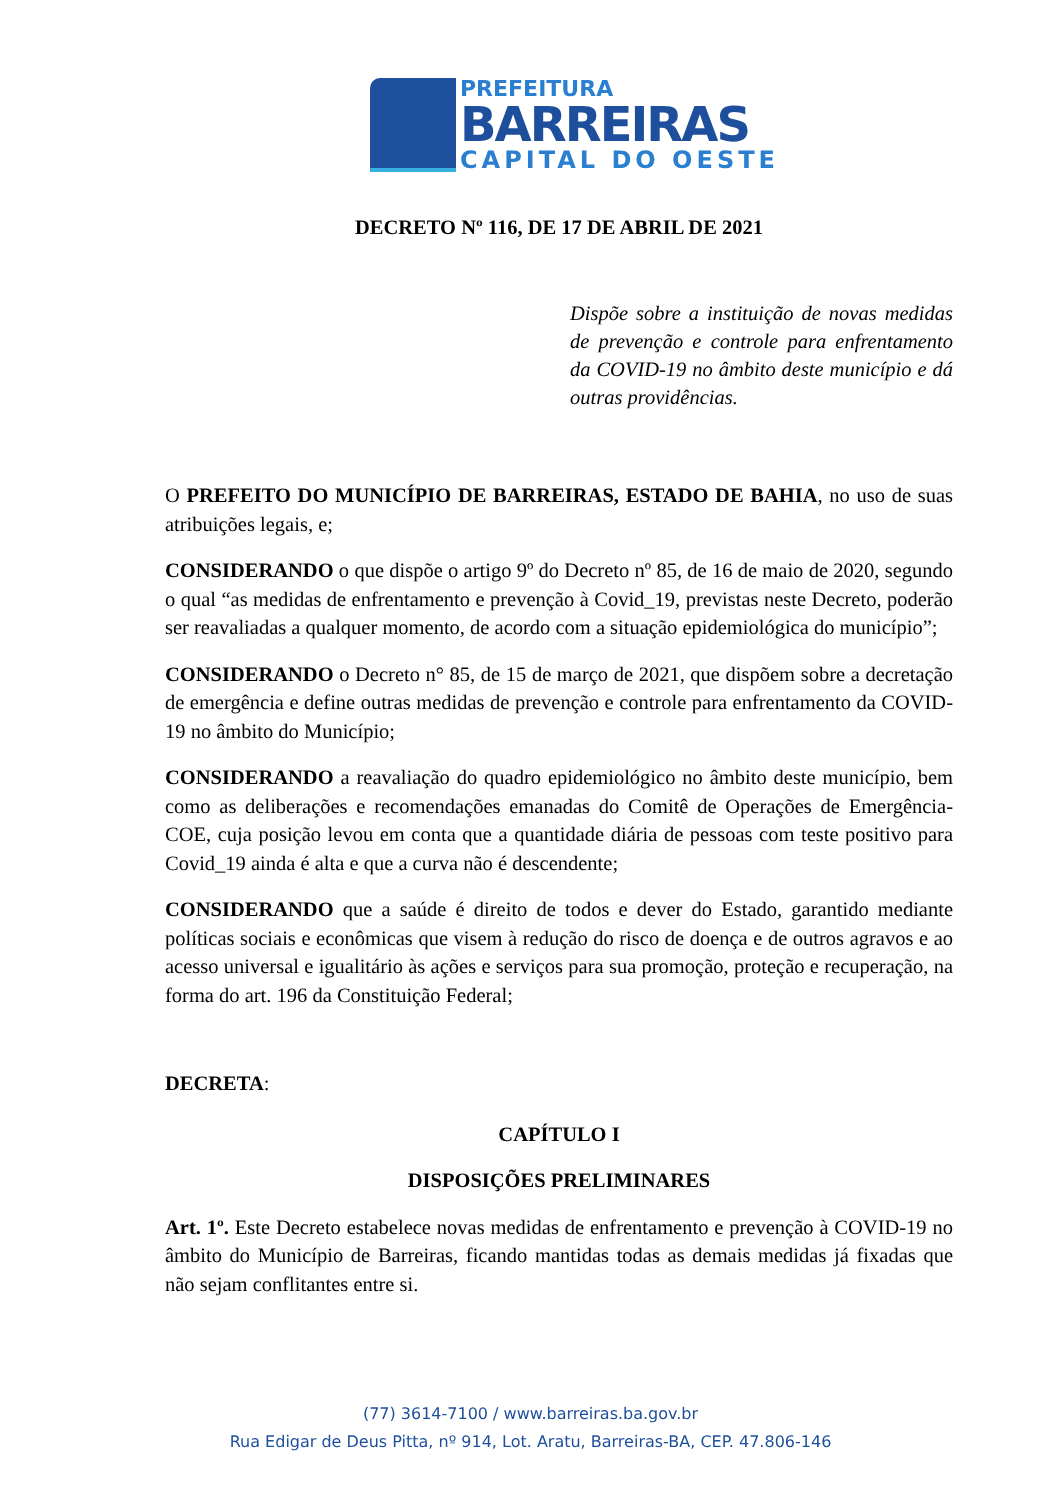PREFEITURA
BARREIRAS
CAPITAL DO OESTE
DECRETO Nº 116, DE 17 DE ABRIL DE 2021
Dispõe sobre a instituição de novas medidas de prevenção e controle para enfrentamento da COVID-19 no âmbito deste município e dá outras providências.
O PREFEITO DO MUNICÍPIO DE BARREIRAS, ESTADO DE BAHIA, no uso de suas atribuições legais, e;
CONSIDERANDO o que dispõe o artigo 9º do Decreto nº 85, de 16 de maio de 2020, segundo o qual “as medidas de enfrentamento e prevenção à Covid_19, previstas neste Decreto, poderão ser reavaliadas a qualquer momento, de acordo com a situação epidemiológica do município”;
CONSIDERANDO o Decreto n° 85, de 15 de março de 2021, que dispõem sobre a decretação de emergência e define outras medidas de prevenção e controle para enfrentamento da COVID-19 no âmbito do Município;
CONSIDERANDO a reavaliação do quadro epidemiológico no âmbito deste município, bem como as deliberações e recomendações emanadas do Comitê de Operações de Emergência-COE, cuja posição levou em conta que a quantidade diária de pessoas com teste positivo para Covid_19 ainda é alta e que a curva não é descendente;
CONSIDERANDO que a saúde é direito de todos e dever do Estado, garantido mediante políticas sociais e econômicas que visem à redução do risco de doença e de outros agravos e ao acesso universal e igualitário às ações e serviços para sua promoção, proteção e recuperação, na forma do art. 196 da Constituição Federal;
DECRETA:
CAPÍTULO I
DISPOSIÇÕES PRELIMINARES
Art. 1º. Este Decreto estabelece novas medidas de enfrentamento e prevenção à COVID-19 no âmbito do Município de Barreiras, ficando mantidas todas as demais medidas já fixadas que não sejam conflitantes entre si.
(77) 3614-7100 / www.barreiras.ba.gov.br
Rua Edigar de Deus Pitta, nº 914, Lot. Aratu, Barreiras-BA, CEP. 47.806-146